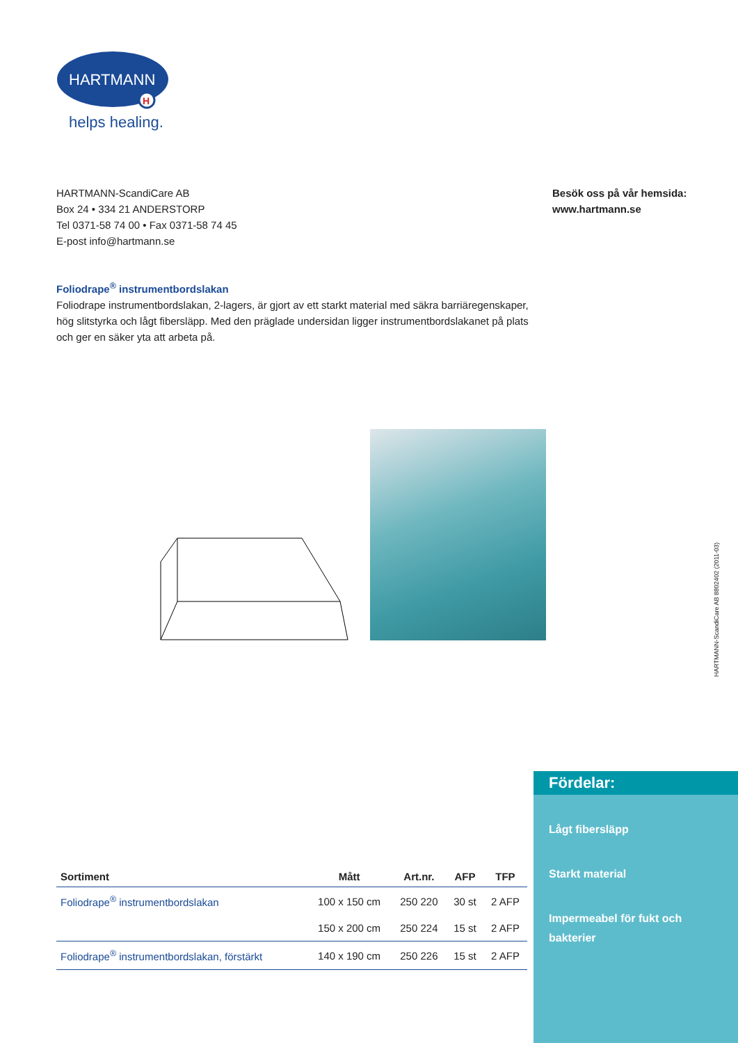HARTMANN
H
helps healing.
HARTMANN-ScandiCare AB
Box 24 • 334 21 ANDERSTORP
Tel 0371-58 74 00 • Fax 0371-58 74 45
E-post info@hartmann.se
Besök oss på vår hemsida:
www.hartmann.se
Foliodrape<sup>®</sup> instrumentbordslakan
Foliodrape instrumentbordslakan, 2-lagers, är gjort av ett starkt material med säkra barriäregenskaper, hög slitstyrka och lågt fibersläpp. Med den präglade undersidan ligger instrumentbordslakanet på plats och ger en säker yta att arbeta på.
HARTMANN-ScandiCare AB 8802402 (2011-03)
| Sortiment | Mått | Art.nr. | AFP | TFP |
| --- | --- | --- | --- | --- |
| Foliodrape<sup>®</sup> instrumentbordslakan | 100 x 150 cm | 250 220 | 30 st | 2 AFP |
| | 150 x 200 cm | 250 224 | 15 st | 2 AFP |
| Foliodrape<sup>®</sup> instrumentbordslakan, förstärkt | 140 x 190 cm | 250 226 | 15 st | 2 AFP |
Fördelar:
Lågt fibersläpp
Starkt material
Impermeabel för fukt och bakterier